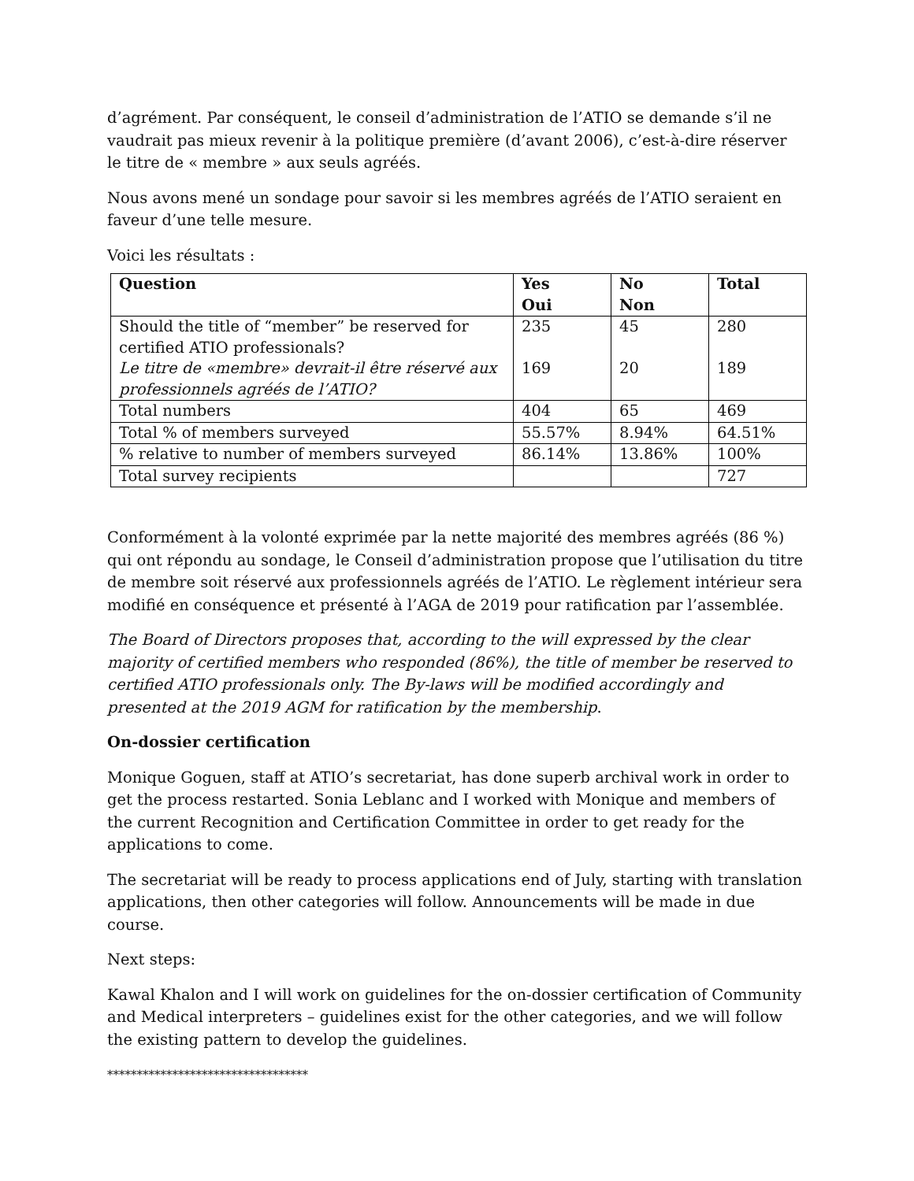d’agrément. Par conséquent, le conseil d’administration de l’ATIO se demande s’il ne vaudrait pas mieux revenir à la politique première (d’avant 2006), c’est-à-dire réserver le titre de « membre » aux seuls agréés.
Nous avons mené un sondage pour savoir si les membres agréés de l’ATIO seraient en faveur d’une telle mesure.
Voici les résultats :
| Question | Yes Oui | No Non | Total |
| --- | --- | --- | --- |
| Should the title of “member” be reserved for certified ATIO professionals? Le titre de «membre» devrait-il être réservé aux professionnels agréés de l’ATIO? | 235 169 | 45 20 | 280 189 |
| Total numbers | 404 | 65 | 469 |
| Total % of members surveyed | 55.57% | 8.94% | 64.51% |
| % relative to number of members surveyed | 86.14% | 13.86% | 100% |
| Total survey recipients | | | 727 |
Conformément à la volonté exprimée par la nette majorité des membres agréés (86 %) qui ont répondu au sondage, le Conseil d’administration propose que l’utilisation du titre de membre soit réservé aux professionnels agréés de l’ATIO. Le règlement intérieur sera modifié en conséquence et présenté à l’AGA de 2019 pour ratification par l’assemblée.
The Board of Directors proposes that, according to the will expressed by the clear majority of certified members who responded (86%), the title of member be reserved to certified ATIO professionals only. The By-laws will be modified accordingly and presented at the 2019 AGM for ratification by the membership.
On-dossier certification
Monique Goguen, staff at ATIO’s secretariat, has done superb archival work in order to get the process restarted. Sonia Leblanc and I worked with Monique and members of the current Recognition and Certification Committee in order to get ready for the applications to come.
The secretariat will be ready to process applications end of July, starting with translation applications, then other categories will follow. Announcements will be made in due course.
Next steps:
Kawal Khalon and I will work on guidelines for the on-dossier certification of Community and Medical interpreters – guidelines exist for the other categories, and we will follow the existing pattern to develop the guidelines.
**********************************